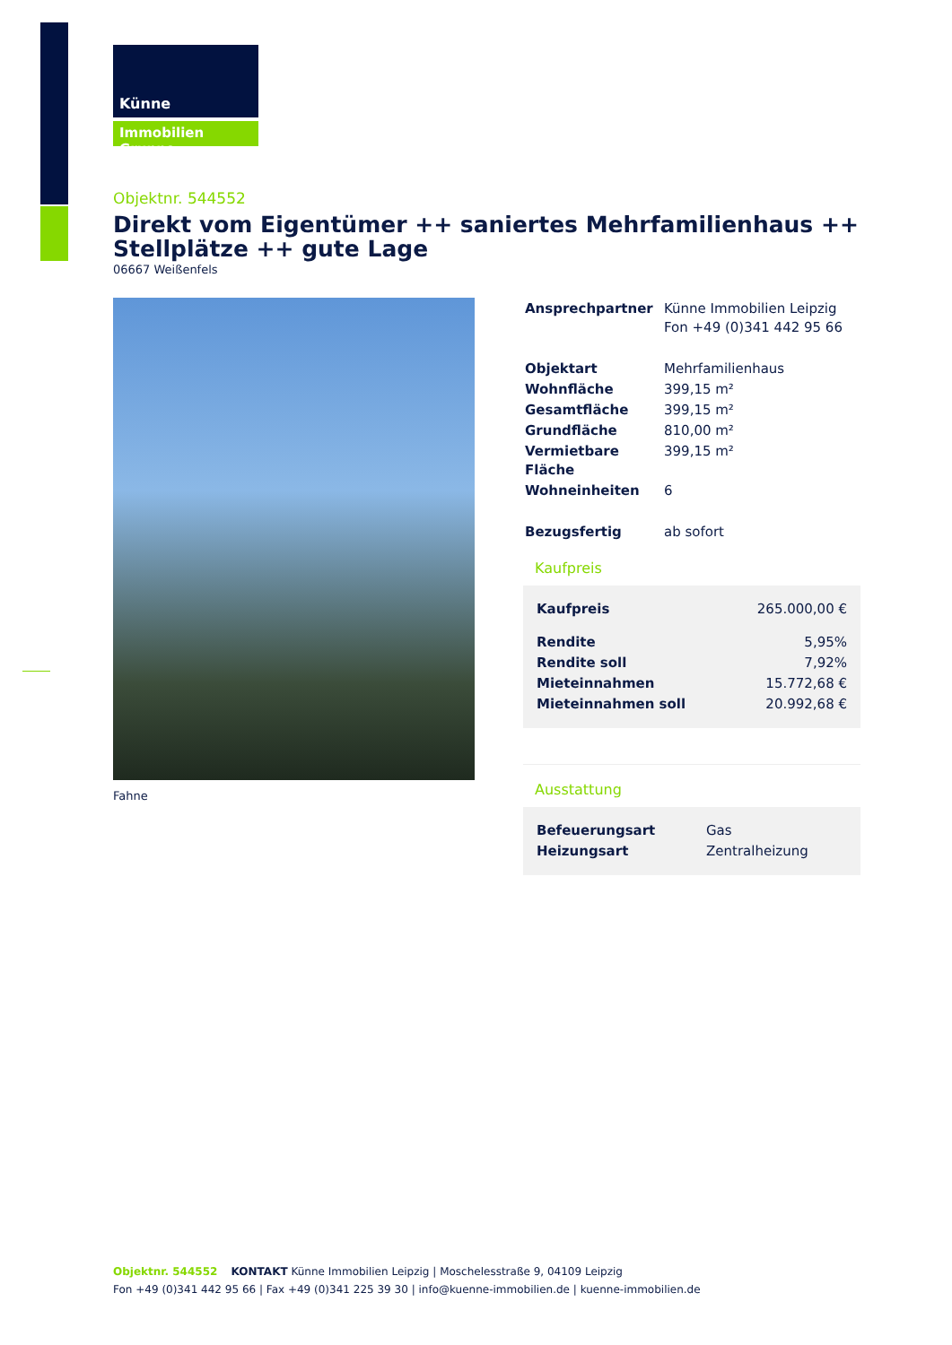Künne
Immobilien Gruppe
Objektnr. 544552
Direkt vom Eigentümer ++ saniertes Mehrfamilienhaus ++ Stellplätze ++ gute Lage
06667 Weißenfels
Fahne
| Ansprechpartner | Künne Immobilien Leipzig Fon +49 (0)341 442 95 66 |
| Objektart | Mehrfamilienhaus |
| Wohnfläche | 399,15 m² |
| Gesamtfläche | 399,15 m² |
| Grundfläche | 810,00 m² |
| Vermietbare Fläche | 399,15 m² |
| Wohneinheiten | 6 |
| Bezugsfertig | ab sofort |
Kaufpreis
| Kaufpreis | 265.000,00 € |
| Rendite | 5,95% |
| Rendite soll | 7,92% |
| Mieteinnahmen | 15.772,68 € |
| Mieteinnahmen soll | 20.992,68 € |
Ausstattung
| Befeuerungsart | Gas |
| Heizungsart | Zentralheizung |
Objektnr. 544552 KONTAKT Künne Immobilien Leipzig | Moschelesstraße 9, 04109 Leipzig
Fon +49 (0)341 442 95 66 | Fax +49 (0)341 225 39 30 | info@kuenne-immobilien.de | kuenne-immobilien.de